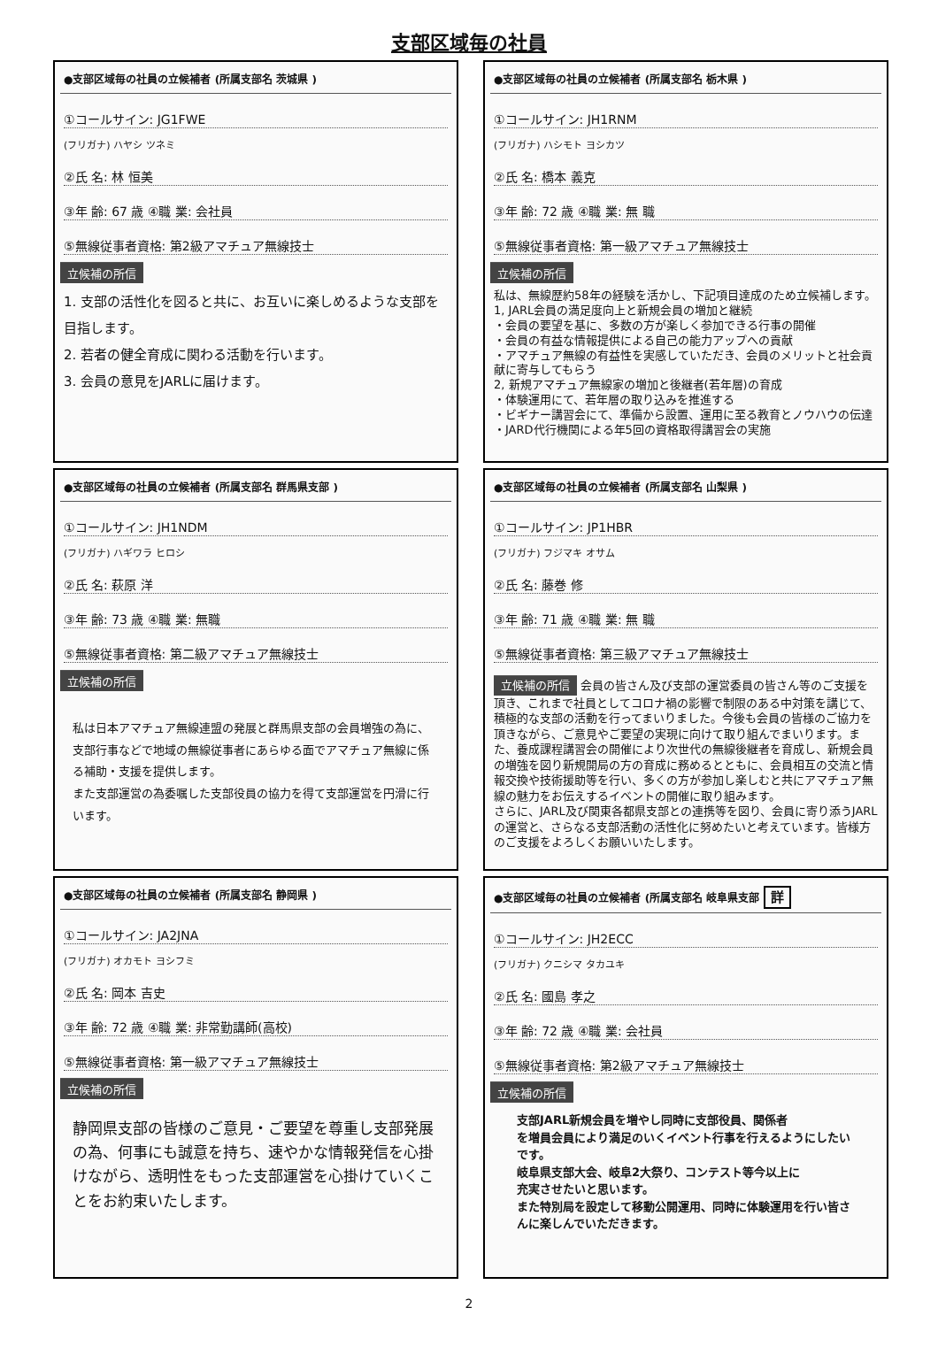支部区域毎の社員
●支部区域毎の社員の立候補者 (所属支部名 茨城県 )
①コールサイン: JG1FWE
(フリガナ) ハヤシ ツネミ
②氏 名: 林 恒美
③年 齢: 67 歳 ④職 業: 会社員
⑤無線従事者資格: 第2級アマチュア無線技士
立候補の所信
1. 支部の活性化を図ると共に、お互いに楽しめるような支部を目指します。
2. 若者の健全育成に関わる活動を行います。
3. 会員の意見をJARLに届けます。
●支部区域毎の社員の立候補者 (所属支部名 栃木県 )
①コールサイン: JH1RNM
(フリガナ) ハシモト ヨシカツ
②氏 名: 橋本 義克
③年 齢: 72 歳 ④職 業: 無 職
⑤無線従事者資格: 第一級アマチュア無線技士
立候補の所信
私は、無線歴約58年の経験を活かし、下記項目達成のため立候補します。
1, JARL会員の満足度向上と新規会員の増加と継続
・会員の要望を基に、多数の方が楽しく参加できる行事の開催
・会員の有益な情報提供による自己の能力アップへの貢献
・アマチュア無線の有益性を実感していただき、会員のメリットと社会貢献に寄与してもらう
2, 新規アマチュア無線家の増加と後継者(若年層)の育成
・体験運用にて、若年層の取り込みを推進する
・ビギナー講習会にて、準備から設置、運用に至る教育とノウハウの伝達
・JARD代行機関による年5回の資格取得講習会の実施
●支部区域毎の社員の立候補者 (所属支部名 群馬県支部 )
①コールサイン: JH1NDM
(フリガナ) ハギワラ ヒロシ
②氏 名: 萩原 洋
③年 齢: 73 歳 ④職 業: 無職
⑤無線従事者資格: 第二級アマチュア無線技士
立候補の所信
私は日本アマチュア無線連盟の発展と群馬県支部の会員増強の為に、支部行事などで地域の無線従事者にあらゆる面でアマチュア無線に係る補助・支援を提供します。
また支部運営の為委嘱した支部役員の協力を得て支部運営を円滑に行います。
●支部区域毎の社員の立候補者 (所属支部名 山梨県 )
①コールサイン: JP1HBR
(フリガナ) フジマキ オサム
②氏 名: 藤巻 修
③年 齢: 71 歳 ④職 業: 無 職
⑤無線従事者資格: 第三級アマチュア無線技士
立候補の所信 会員の皆さん及び支部の運営委員の皆さん等のご支援を頂き、これまで社員としてコロナ禍の影響で制限のある中対策を講じて、積極的な支部の活動を行ってまいりました。今後も会員の皆様のご協力を頂きながら、ご意見やご要望の実現に向けて取り組んでまいります。また、養成課程講習会の開催により次世代の無線後継者を育成し、新規会員の増強を図り新規開局の方の育成に務めるとともに、会員相互の交流と情報交換や技術援助等を行い、多くの方が参加し楽しむと共にアマチュア無線の魅力をお伝えするイベントの開催に取り組みます。
さらに、JARL及び関東各都県支部との連携等を図り、会員に寄り添うJARLの運営と、さらなる支部活動の活性化に努めたいと考えています。皆様方のご支援をよろしくお願いいたします。
●支部区域毎の社員の立候補者 (所属支部名 静岡県 )
①コールサイン: JA2JNA
(フリガナ) オカモト ヨシフミ
②氏 名: 岡本 吉史
③年 齢: 72 歳 ④職 業: 非常勤講師(高校)
⑤無線従事者資格: 第一級アマチュア無線技士
立候補の所信
静岡県支部の皆様のご意見・ご要望を尊重し支部発展の為、何事にも誠意を持ち、速やかな情報発信を心掛けながら、透明性をもった支部運営を心掛けていくことをお約束いたします。
●支部区域毎の社員の立候補者 (所属支部名 岐阜県支部 詳
①コールサイン: JH2ECC
(フリガナ) クニシマ タカユキ
②氏 名: 國島 孝之
③年 齢: 72 歳 ④職 業: 会社員
⑤無線従事者資格: 第2級アマチュア無線技士
立候補の所信
支部JARL新規会員を増やし同時に支部役員、関係者
を増員会員により満足のいくイベント行事を行えるようにしたいです。
岐阜県支部大会、岐阜2大祭り、コンテスト等今以上に
充実させたいと思います。
また特別局を設定して移動公開運用、同時に体験運用を行い皆さんに楽しんでいただきます。
2